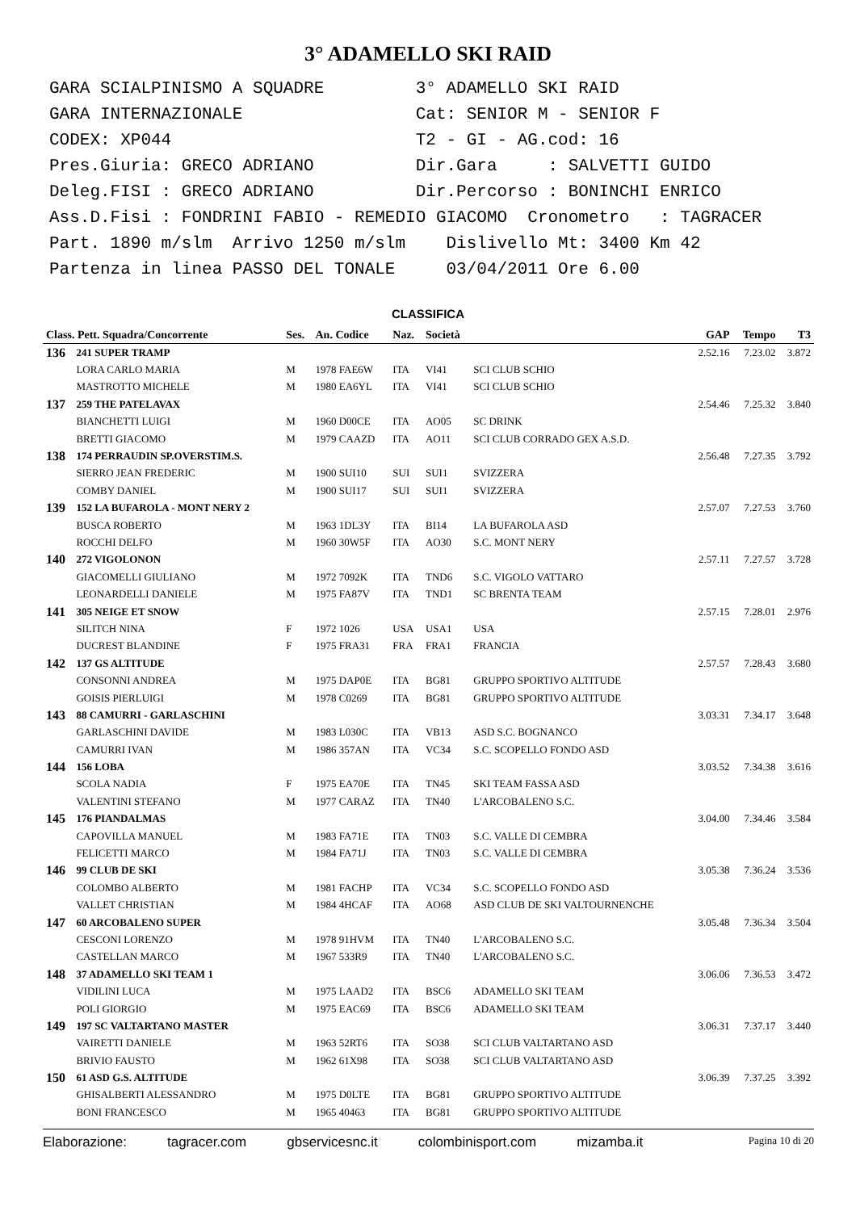3° ADAMELLO SKI RAID
GARA SCIALPINISMO A SQUADRE 3° ADAMELLO SKI RAID GARA INTERNAZIONALE Cat: SENIOR M - SENIOR F CODEX: XP044 T2 - GI - AG.cod: 16 Pres.Giuria: GRECO ADRIANO Dir.Gara : SALVETTI GUIDO Deleg.FISI : GRECO ADRIANO Dir.Percorso : BONINCHI ENRICO Ass.D.Fisi : FONDRINI FABIO - REMEDIO GIACOMO Cronometro : TAGRACER Part. 1890 m/slm Arrivo 1250 m/slm Dislivello Mt: 3400 Km 42 Partenza in linea PASSO DEL TONALE 03/04/2011 Ore 6.00
CLASSIFICA
| Class. Pett. Squadra/Concorrente | | Ses. | An. Codice | Naz. | Società | | GAP | Tempo | T3 |
| --- | --- | --- | --- | --- | --- | --- | --- | --- | --- |
| 136 | 241 SUPER TRAMP | | | | | | 2.52.16 | 7.23.02 | 3.872 |
| | LORA CARLO MARIA | M | 1978 FAE6W | ITA | VI41 | SCI CLUB SCHIO | | | |
| | MASTROTTO MICHELE | M | 1980 EA6YL | ITA | VI41 | SCI CLUB SCHIO | | | |
| 137 | 259 THE PATELAVAX | | | | | | 2.54.46 | 7.25.32 | 3.840 |
| | BIANCHETTI LUIGI | M | 1960 D00CE | ITA | AO05 | SC DRINK | | | |
| | BRETTI GIACOMO | M | 1979 CAAZD | ITA | AO11 | SCI CLUB CORRADO GEX A.S.D. | | | |
| 138 | 174 PERRAUDIN SP.OVERSTIM.S. | | | | | | 2.56.48 | 7.27.35 | 3.792 |
| | SIERRO JEAN FREDERIC | M | 1900 SUI10 | SUI | SUI1 | SVIZZERA | | | |
| | COMBY DANIEL | M | 1900 SUI17 | SUI | SUI1 | SVIZZERA | | | |
| 139 | 152 LA BUFAROLA - MONT NERY 2 | | | | | | 2.57.07 | 7.27.53 | 3.760 |
| | BUSCA ROBERTO | M | 1963 1DL3Y | ITA | BI14 | LA BUFAROLA ASD | | | |
| | ROCCHI DELFO | M | 1960 30W5F | ITA | AO30 | S.C. MONT NERY | | | |
| 140 | 272 VIGOLONON | | | | | | 2.57.11 | 7.27.57 | 3.728 |
| | GIACOMELLI GIULIANO | M | 1972 7092K | ITA | TND6 | S.C. VIGOLO VATTARO | | | |
| | LEONARDELLI DANIELE | M | 1975 FA87V | ITA | TND1 | SC BRENTA TEAM | | | |
| 141 | 305 NEIGE ET SNOW | | | | | | 2.57.15 | 7.28.01 | 2.976 |
| | SILITCH NINA | F | 1972 1026 | USA | USA1 | USA | | | |
| | DUCREST BLANDINE | F | 1975 FRA31 | FRA | FRA1 | FRANCIA | | | |
| 142 | 137 GS ALTITUDE | | | | | | 2.57.57 | 7.28.43 | 3.680 |
| | CONSONNI ANDREA | M | 1975 DAP0E | ITA | BG81 | GRUPPO SPORTIVO ALTITUDE | | | |
| | GOISIS PIERLUIGI | M | 1978 C0269 | ITA | BG81 | GRUPPO SPORTIVO ALTITUDE | | | |
| 143 | 88 CAMURRI - GARLASCHINI | | | | | | 3.03.31 | 7.34.17 | 3.648 |
| | GARLASCHINI DAVIDE | M | 1983 L030C | ITA | VB13 | ASD S.C. BOGNANCO | | | |
| | CAMURRI IVAN | M | 1986 357AN | ITA | VC34 | S.C. SCOPELLO FONDO ASD | | | |
| 144 | 156 LOBA | | | | | | 3.03.52 | 7.34.38 | 3.616 |
| | SCOLA NADIA | F | 1975 EA70E | ITA | TN45 | SKI TEAM FASSA ASD | | | |
| | VALENTINI STEFANO | M | 1977 CARAZ | ITA | TN40 | L'ARCOBALENO S.C. | | | |
| 145 | 176 PIANDALMAS | | | | | | 3.04.00 | 7.34.46 | 3.584 |
| | CAPOVILLA MANUEL | M | 1983 FA71E | ITA | TN03 | S.C. VALLE DI CEMBRA | | | |
| | FELICETTI MARCO | M | 1984 FA71J | ITA | TN03 | S.C. VALLE DI CEMBRA | | | |
| 146 | 99 CLUB DE SKI | | | | | | 3.05.38 | 7.36.24 | 3.536 |
| | COLOMBO ALBERTO | M | 1981 FACHP | ITA | VC34 | S.C. SCOPELLO FONDO ASD | | | |
| | VALLET CHRISTIAN | M | 1984 4HCAF | ITA | AO68 | ASD CLUB DE SKI VALTOURNENCHE | | | |
| 147 | 60 ARCOBALENO SUPER | | | | | | 3.05.48 | 7.36.34 | 3.504 |
| | CESCONI LORENZO | M | 1978 91HVM | ITA | TN40 | L'ARCOBALENO S.C. | | | |
| | CASTELLAN MARCO | M | 1967 533R9 | ITA | TN40 | L'ARCOBALENO S.C. | | | |
| 148 | 37 ADAMELLO SKI TEAM 1 | | | | | | 3.06.06 | 7.36.53 | 3.472 |
| | VIDILINI LUCA | M | 1975 LAAD2 | ITA | BSC6 | ADAMELLO SKI TEAM | | | |
| | POLI GIORGIO | M | 1975 EAC69 | ITA | BSC6 | ADAMELLO SKI TEAM | | | |
| 149 | 197 SC VALTARTANO MASTER | | | | | | 3.06.31 | 7.37.17 | 3.440 |
| | VAIRETTI DANIELE | M | 1963 52RT6 | ITA | SO38 | SCI CLUB VALTARTANO ASD | | | |
| | BRIVIO FAUSTO | M | 1962 61X98 | ITA | SO38 | SCI CLUB VALTARTANO ASD | | | |
| 150 | 61 ASD G.S. ALTITUDE | | | | | | 3.06.39 | 7.37.25 | 3.392 |
| | GHISALBERTI ALESSANDRO | M | 1975 D0LTE | ITA | BG81 | GRUPPO SPORTIVO ALTITUDE | | | |
| | BONI FRANCESCO | M | 1965 40463 | ITA | BG81 | GRUPPO SPORTIVO ALTITUDE | | | |
Elaborazione: tagracer.com gbservicesnc.it colombinisport.com mizamba.it Pagina 10 di 20